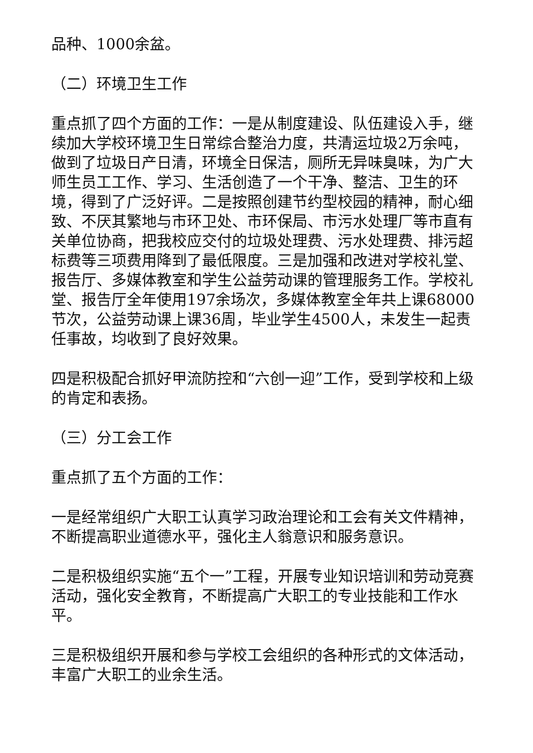品种、1000余盆。
（二）环境卫生工作
重点抓了四个方面的工作：一是从制度建设、队伍建设入手，继续加大学校环境卫生日常综合整治力度，共清运垃圾2万余吨，做到了垃圾日产日清，环境全日保洁，厕所无异味臭味，为广大师生员工工作、学习、生活创造了一个干净、整洁、卫生的环境，得到了广泛好评。二是按照创建节约型校园的精神，耐心细致、不厌其繁地与市环卫处、市环保局、市污水处理厂等市直有关单位协商，把我校应交付的垃圾处理费、污水处理费、排污超标费等三项费用降到了最低限度。三是加强和改进对学校礼堂、报告厅、多媒体教室和学生公益劳动课的管理服务工作。学校礼堂、报告厅全年使用197余场次，多媒体教室全年共上课68000节次，公益劳动课上课36周，毕业学生4500人，未发生一起责任事故，均收到了良好效果。
四是积极配合抓好甲流防控和“六创一迎”工作，受到学校和上级的肯定和表扬。
（三）分工会工作
重点抓了五个方面的工作：
一是经常组织广大职工认真学习政治理论和工会有关文件精神，不断提高职业道德水平，强化主人翁意识和服务意识。
二是积极组织实施“五个一”工程，开展专业知识培训和劳动竞赛活动，强化安全教育，不断提高广大职工的专业技能和工作水平。
三是积极组织开展和参与学校工会组织的各种形式的文体活动，丰富广大职工的业余生活。